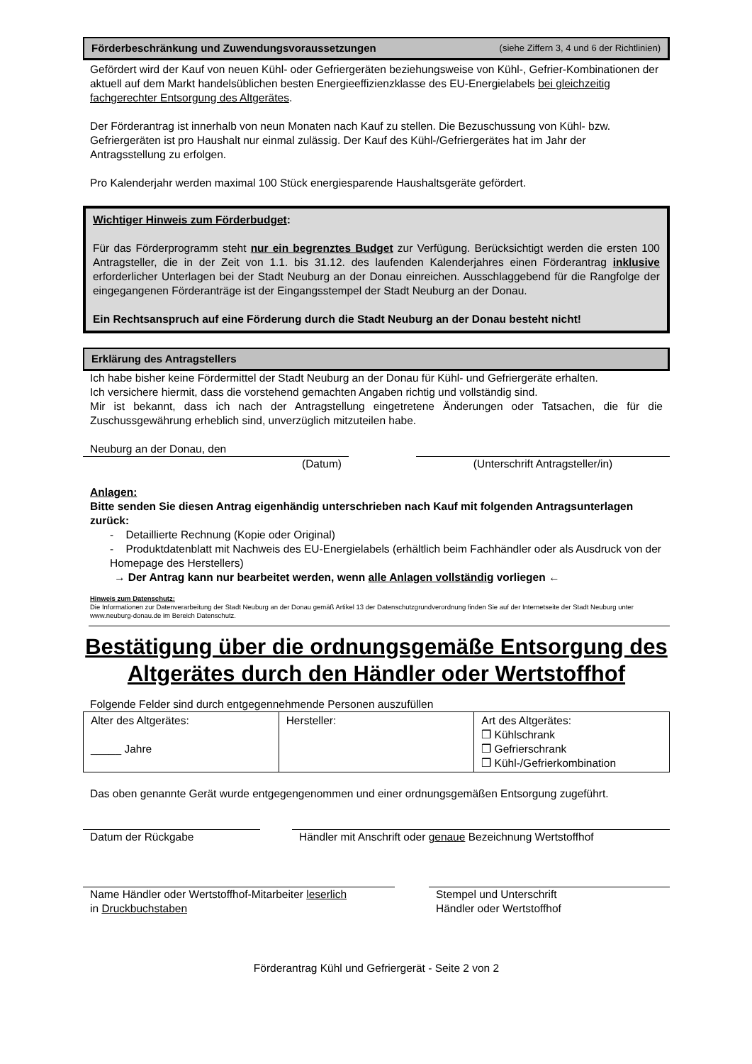Förderbeschränkung und Zuwendungsvoraussetzungen (siehe Ziffern 3, 4 und 6 der Richtlinien)
Gefördert wird der Kauf von neuen Kühl- oder Gefriergeräten beziehungsweise von Kühl-, Gefrier-Kombinationen der aktuell auf dem Markt handelsüblichen besten Energieeffizienzklasse des EU-Energielabels bei gleichzeitig fachgerechter Entsorgung des Altgerätes.
Der Förderantrag ist innerhalb von neun Monaten nach Kauf zu stellen. Die Bezuschussung von Kühl- bzw. Gefriergeräten ist pro Haushalt nur einmal zulässig. Der Kauf des Kühl-/Gefriergerätes hat im Jahr der Antragsstellung zu erfolgen.
Pro Kalenderjahr werden maximal 100 Stück energiesparende Haushaltsgeräte gefördert.
Wichtiger Hinweis zum Förderbudget:
Für das Förderprogramm steht nur ein begrenztes Budget zur Verfügung. Berücksichtigt werden die ersten 100 Antragsteller, die in der Zeit von 1.1. bis 31.12. des laufenden Kalenderjahres einen Förderantrag inklusive erforderlicher Unterlagen bei der Stadt Neuburg an der Donau einreichen. Ausschlaggebend für die Rangfolge der eingegangenen Förderanträge ist der Eingangsstempel der Stadt Neuburg an der Donau.
Ein Rechtsanspruch auf eine Förderung durch die Stadt Neuburg an der Donau besteht nicht!
Erklärung des Antragstellers
Ich habe bisher keine Fördermittel der Stadt Neuburg an der Donau für Kühl- und Gefriergeräte erhalten.
Ich versichere hiermit, dass die vorstehend gemachten Angaben richtig und vollständig sind.
Mir ist bekannt, dass ich nach der Antragstellung eingetretene Änderungen oder Tatsachen, die für die Zuschussgewährung erheblich sind, unverzüglich mitzuteilen habe.
Neuburg an der Donau, den
(Datum)
(Unterschrift Antragsteller/in)
Anlagen:
Bitte senden Sie diesen Antrag eigenhändig unterschrieben nach Kauf mit folgenden Antragsunterlagen zurück:
- Detaillierte Rechnung (Kopie oder Original)
- Produktdatenblatt mit Nachweis des EU-Energielabels (erhältlich beim Fachhändler oder als Ausdruck von der Homepage des Herstellers)
→ Der Antrag kann nur bearbeitet werden, wenn alle Anlagen vollständig vorliegen ←
Hinweis zum Datenschutz:
Die Informationen zur Datenverarbeitung der Stadt Neuburg an der Donau gemäß Artikel 13 der Datenschutzgrundverordnung finden Sie auf der Internetseite der Stadt Neuburg unter www.neuburg-donau.de im Bereich Datenschutz.
Bestätigung über die ordnungsgemäße Entsorgung des Altgerätes durch den Händler oder Wertstoffhof
Folgende Felder sind durch entgegennehmende Personen auszufüllen
| Alter des Altgerätes: _____ Jahre | Hersteller: | Art des Altgerätes: ❒ Kühlschrank ❒ Gefrierschrank ❒ Kühl-/Gefrierkombination |
Das oben genannte Gerät wurde entgegengenommen und einer ordnungsgemäßen Entsorgung zugeführt.
Datum der Rückgabe Händler mit Anschrift oder genaue Bezeichnung Wertstoffhof
Name Händler oder Wertstoffhof-Mitarbeiter leserlich
in Druckbuchstaben
Stempel und Unterschrift
Händler oder Wertstoffhof
Förderantrag Kühl und Gefriergerät - Seite 2 von 2